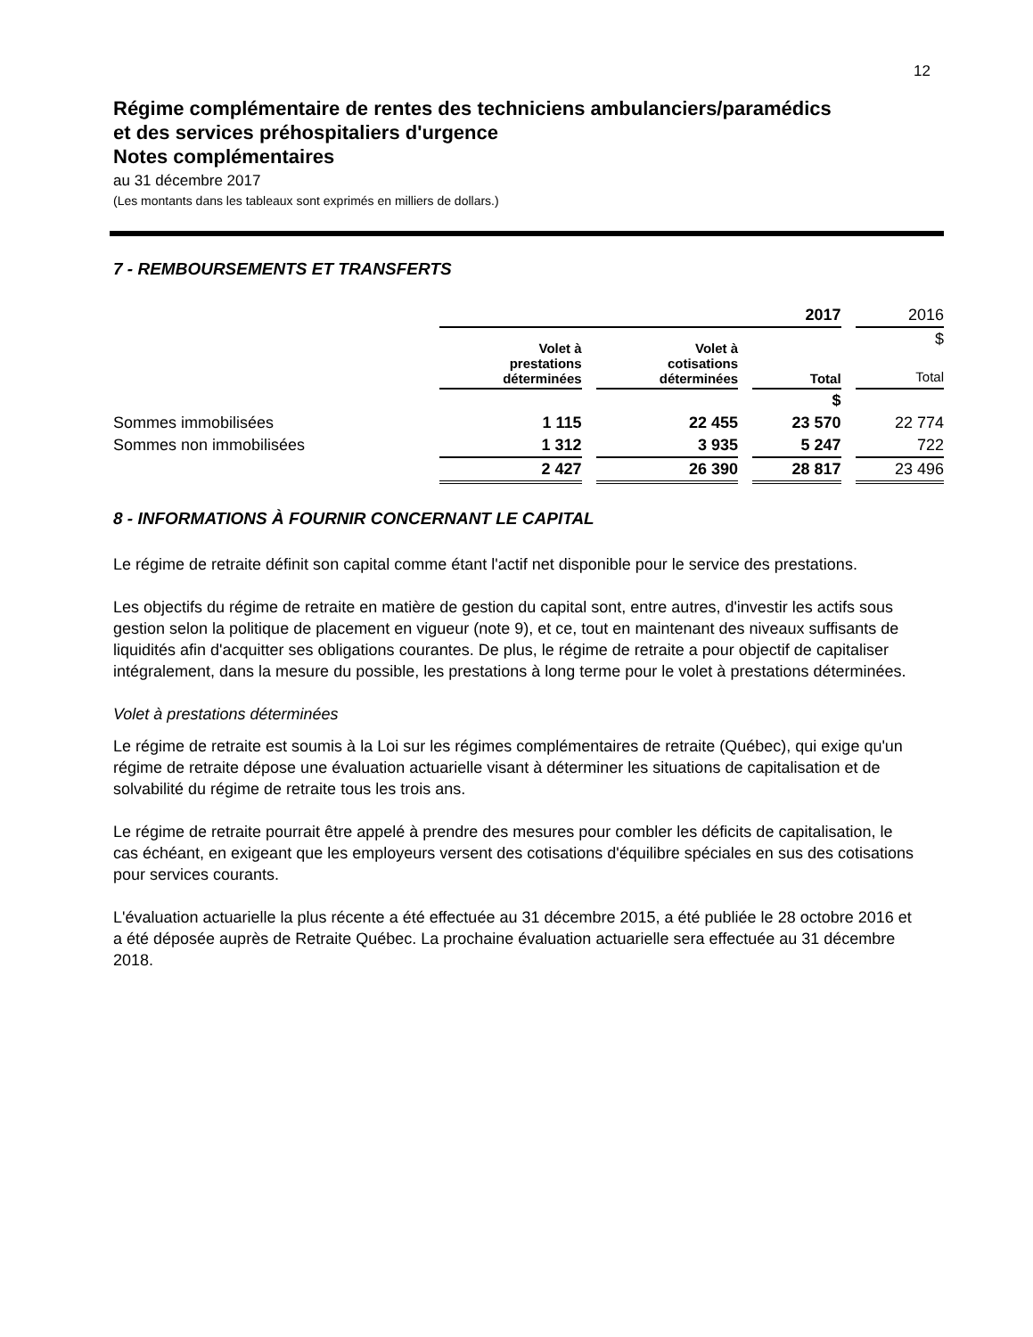12
Régime complémentaire de rentes des techniciens ambulanciers/paramédics
et des services préhospitaliers d'urgence
Notes complémentaires
au 31 décembre 2017
(Les montants dans les tableaux sont exprimés en milliers de dollars.)
7 - REMBOURSEMENTS ET TRANSFERTS
| | 2017 | | | 2016 |
| | Volet à prestations déterminées | Volet à cotisations déterminées | Total | $ Total |
| | | | $ | |
| Sommes immobilisées | 1 115 | 22 455 | 23 570 | 22 774 |
| Sommes non immobilisées | 1 312 | 3 935 | 5 247 | 722 |
| | 2 427 | 26 390 | 28 817 | 23 496 |
8 - INFORMATIONS À FOURNIR CONCERNANT LE CAPITAL
Le régime de retraite définit son capital comme étant l'actif net disponible pour le service des prestations.
Les objectifs du régime de retraite en matière de gestion du capital sont, entre autres, d'investir les actifs sous gestion selon la politique de placement en vigueur (note 9), et ce, tout en maintenant des niveaux suffisants de liquidités afin d'acquitter ses obligations courantes. De plus, le régime de retraite a pour objectif de capitaliser intégralement, dans la mesure du possible, les prestations à long terme pour le volet à prestations déterminées.
Volet à prestations déterminées
Le régime de retraite est soumis à la Loi sur les régimes complémentaires de retraite (Québec), qui exige qu'un régime de retraite dépose une évaluation actuarielle visant à déterminer les situations de capitalisation et de solvabilité du régime de retraite tous les trois ans.
Le régime de retraite pourrait être appelé à prendre des mesures pour combler les déficits de capitalisation, le cas échéant, en exigeant que les employeurs versent des cotisations d'équilibre spéciales en sus des cotisations pour services courants.
L'évaluation actuarielle la plus récente a été effectuée au 31 décembre 2015, a été publiée le 28 octobre 2016 et a été déposée auprès de Retraite Québec. La prochaine évaluation actuarielle sera effectuée au 31 décembre 2018.